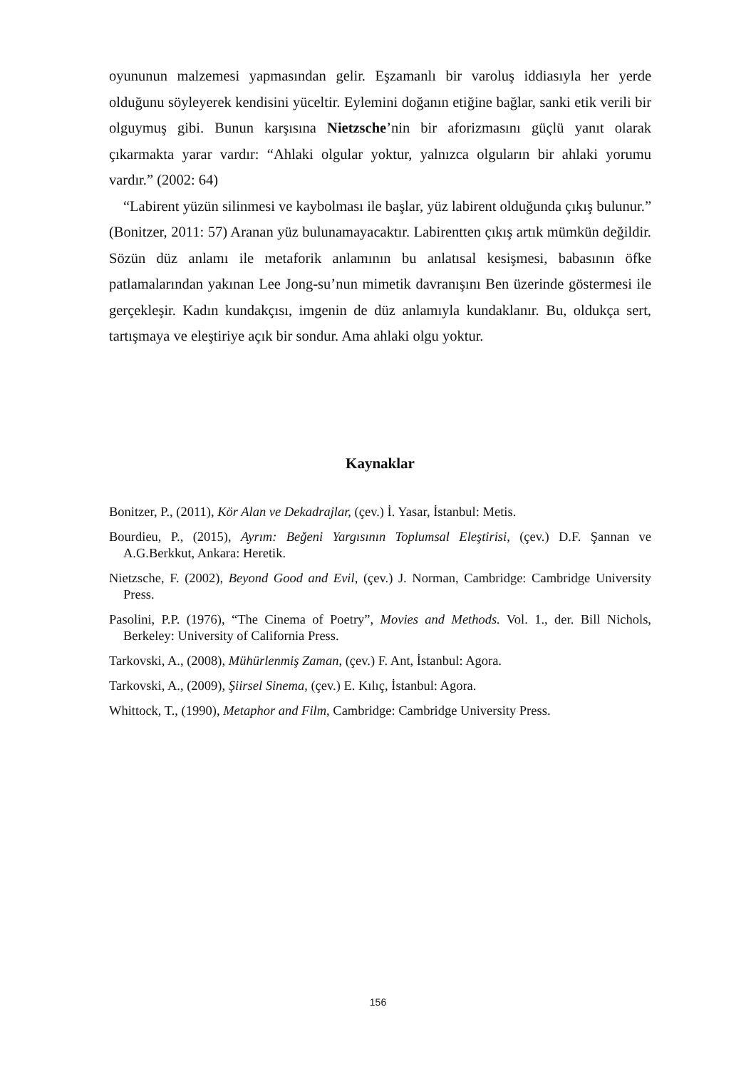oyununun malzemesi yapmasından gelir. Eşzamanlı bir varoluş iddiasıyla her yerde olduğunu söyleyerek kendisini yüceltir. Eylemini doğanın etiğine bağlar, sanki etik verili bir olguymuş gibi. Bunun karşısına Nietzsche’nin bir aforizmasını güçlü yanıt olarak çıkarmakta yarar vardır: “Ahlaki olgular yoktur, yalnızca olguların bir ahlaki yorumu vardır.” (2002: 64)
“Labirent yüzün silinmesi ve kaybolması ile başlar, yüz labirent olduğunda çıkış bulunur.” (Bonitzer, 2011: 57) Aranan yüz bulunamayacaktır. Labirentten çıkış artık mümkün değildir. Sözün düz anlamı ile metaforik anlamının bu anlatısal kesişmesi, babasının öfke patlamalarından yakınan Lee Jong-su’nun mimetik davranışını Ben üzerinde göstermesi ile gerçekleşir. Kadın kundakçısı, imgenin de düz anlamıyla kundaklanır. Bu, oldukça sert, tartışmaya ve eleştiriye açık bir sondur. Ama ahlaki olgu yoktur.
Kaynaklar
Bonitzer, P., (2011), Kör Alan ve Dekadrajlar, (çev.) İ. Yasar, İstanbul: Metis.
Bourdieu, P., (2015), Ayrım: Beğeni Yargısının Toplumsal Eleştirisi, (çev.) D.F. Şannan ve A.G.Berkkut, Ankara: Heretik.
Nietzsche, F. (2002), Beyond Good and Evil, (çev.) J. Norman, Cambridge: Cambridge University Press.
Pasolini, P.P. (1976), “The Cinema of Poetry”, Movies and Methods. Vol. 1., der. Bill Nichols, Berkeley: University of California Press.
Tarkovski, A., (2008), Mühürlenmiş Zaman, (çev.) F. Ant, İstanbul: Agora.
Tarkovski, A., (2009), Şiirsel Sinema, (çev.) E. Kılıç, İstanbul: Agora.
Whittock, T., (1990), Metaphor and Film, Cambridge: Cambridge University Press.
156